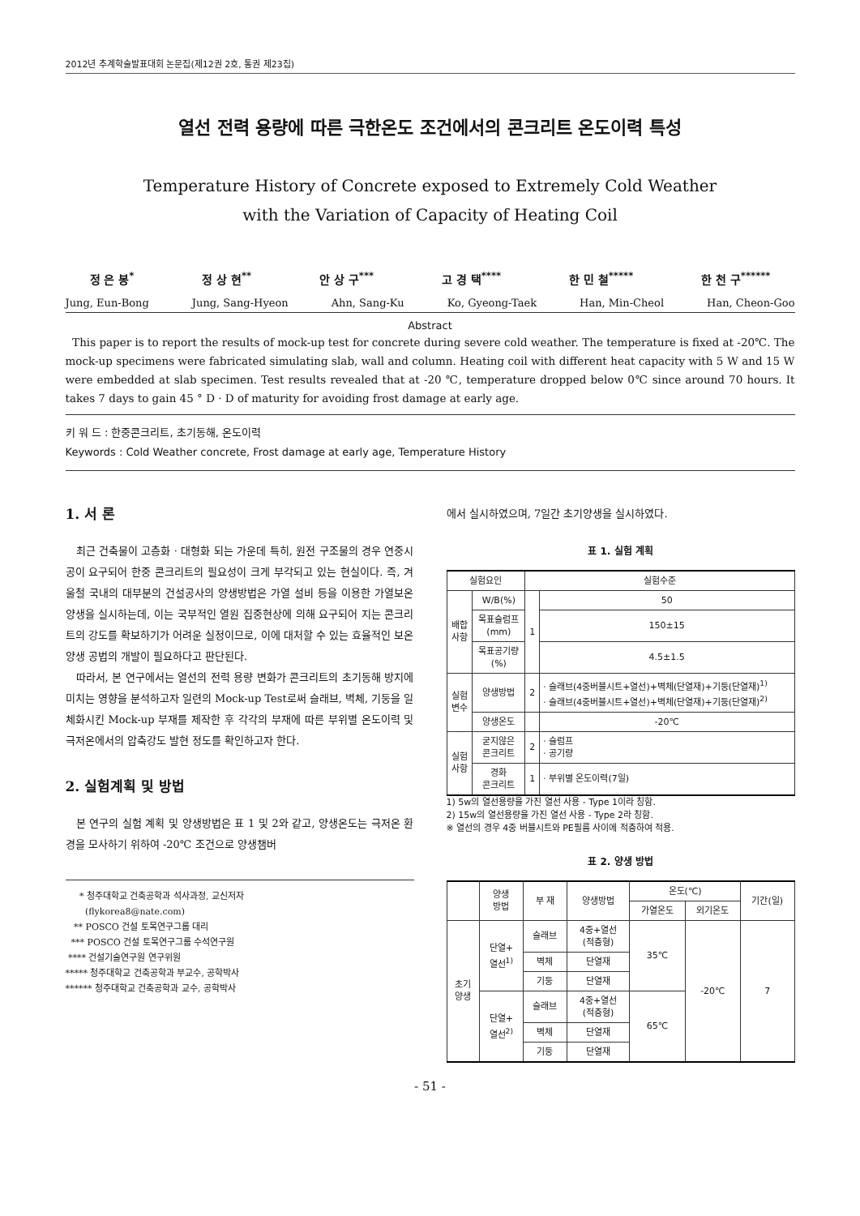2012년 추계학술발표대회 논문집(제12권 2호, 통권 제23집)
열선 전력 용량에 따른 극한온도 조건에서의 콘크리트 온도이력 특성
Temperature History of Concrete exposed to Extremely Cold Weather
with the Variation of Capacity of Heating Coil
정 은 봉<sup>*</sup> 정 상 현<sup>**</sup> 안 상 구<sup>***</sup> 고 경 택<sup>****</sup> 한 민 철<sup>*****</sup> 한 천 구<sup>******</sup>
Jung, Eun-Bong Jung, Sang-Hyeon Ahn, Sang-Ku Ko, Gyeong-Taek Han, Min-Cheol Han, Cheon-Goo
Abstract
This paper is to report the results of mock-up test for concrete during severe cold weather. The temperature is fixed at -20℃. The mock-up specimens were fabricated simulating slab, wall and column. Heating coil with different heat capacity with 5 W and 15 W were embedded at slab specimen. Test results revealed that at -20 ℃, temperature dropped below 0℃ since around 70 hours. It takes 7 days to gain 45 ° D · D of maturity for avoiding frost damage at early age.
키 워 드 : 한중콘크리트, 초기동해, 온도이력
Keywords : Cold Weather concrete, Frost damage at early age, Temperature History
1. 서 론
최근 건축물이 고층화 · 대형화 되는 가운데 특히, 원전 구조물의 경우 연중시공이 요구되어 한중 콘크리트의 필요성이 크게 부각되고 있는 현실이다. 즉, 겨울철 국내의 대부분의 건설공사의 양생방법은 가열 설비 등을 이용한 가열보온양생을 실시하는데, 이는 국부적인 열원 집중현상에 의해 요구되어 지는 콘크리트의 강도를 확보하기가 어려운 실정이므로, 이에 대처할 수 있는 효율적인 보온양생 공법의 개발이 필요하다고 판단된다.
따라서, 본 연구에서는 열선의 전력 용량 변화가 콘크리트의 초기동해 방지에 미치는 영향을 분석하고자 일련의 Mock-up Test로써 슬래브, 벽체, 기둥을 일체화시킨 Mock-up 부재를 제작한 후 각각의 부재에 따른 부위별 온도이력 및 극저온에서의 압축강도 발현 정도를 확인하고자 한다.
2. 실험계획 및 방법
본 연구의 실험 계획 및 양생방법은 표 1 및 2와 같고, 양생온도는 극저온 환경을 모사하기 위하여 -20℃ 조건으로 양생챔버
* 청주대학교 건축공학과 석사과정, 교신저자
(flykorea8@nate.com)
** POSCO 건설 토목연구그룹 대리
*** POSCO 건설 토목연구그룹 수석연구원
**** 건설기술연구원 연구위원
***** 청주대학교 건축공학과 부교수, 공학박사
****** 청주대학교 건축공학과 교수, 공학박사
에서 실시하였으며, 7일간 초기양생을 실시하였다.
표 1. 실험 계획
| 실험요인 | | 실험수준 | |
| --- | --- | --- | --- |
| 배합 사항 | W/B(%) | 1 | 50 |
| | 목표슬럼프 (mm) | | 150±15 |
| | 목표공기량 (%) | | 4.5±1.5 |
| 실험 변수 | 양생방법 | 2 | · 슬래브(4중버블시트+열선)+벽체(단열재)+기둥(단열재)<sup>1)</sup> · 슬래브(4중버블시트+열선)+벽체(단열재)+기둥(단열재)<sup>2)</sup> |
| | 양생온도 | | -20℃ |
| 실험 사항 | 굳지않은 콘크리트 | 2 | · 슬럼프 · 공기량 |
| | 경화 콘크리트 | 1 | · 부위별 온도이력(7일) |
1) 5w의 열선용량을 가진 열선 사용 - Type 1이라 칭함.
2) 15w의 열선용량을 가진 열선 사용 - Type 2라 칭함.
※ 열선의 경우 4중 버블시트와 PE필름 사이에 적층하여 적용.
표 2. 양생 방법
| | 양생 방법 | 부 재 | 양생방법 | 온도(℃) | | 기간(일) |
| --- | --- | --- | --- | --- | --- | --- |
| | | | | 가열온도 | 외기온도 | |
| 초기 양생 | 단열+ 열선<sup>1)</sup> | 슬래브 | 4중+열선 (적층형) | 35℃ | -20℃ | 7 |
| | | 벽체 | 단열재 | | | |
| | | 기둥 | 단열재 | | | |
| | 단열+ 열선<sup>2)</sup> | 슬래브 | 4중+열선 (적층형) | 65℃ | | |
| | | 벽체 | 단열재 | | | |
| | | 기둥 | 단열재 | | | |
- 51 -